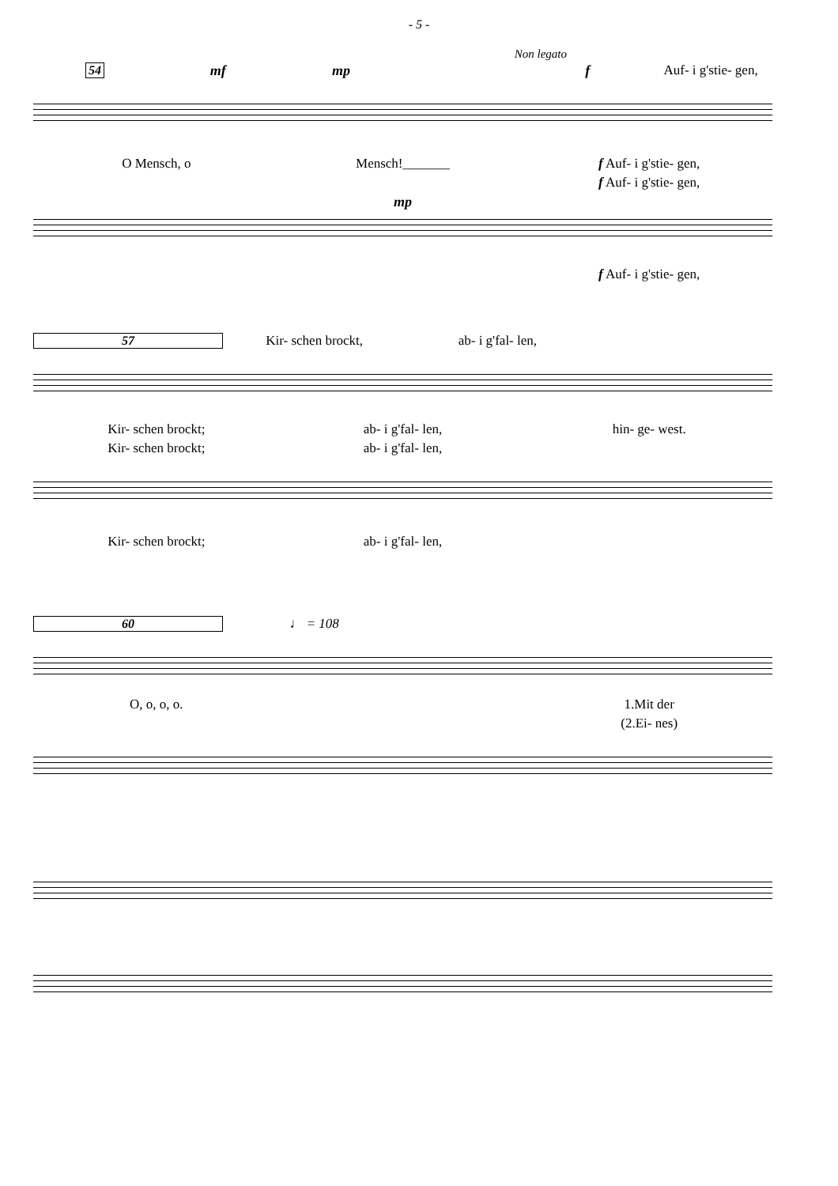- 5 -
Non legato
54 mf mp f Auf- i g'stie- gen,
O Mensch, o Mensch!_______ f Auf- i g'stie- gen,
f Auf- i g'stie- gen,
mp
f Auf- i g'stie- gen,
57 Kir- schen brockt, ab- i g'fal- len,
Kir- schen brockt; ab- i g'fal- len, hin- ge- west.
Kir- schen brockt; ab- i g'fal- len,
Kir- schen brockt; ab- i g'fal- len,
60 ♩ = 108
O, o, o, o. 1.Mit der
(2.Ei- nes)